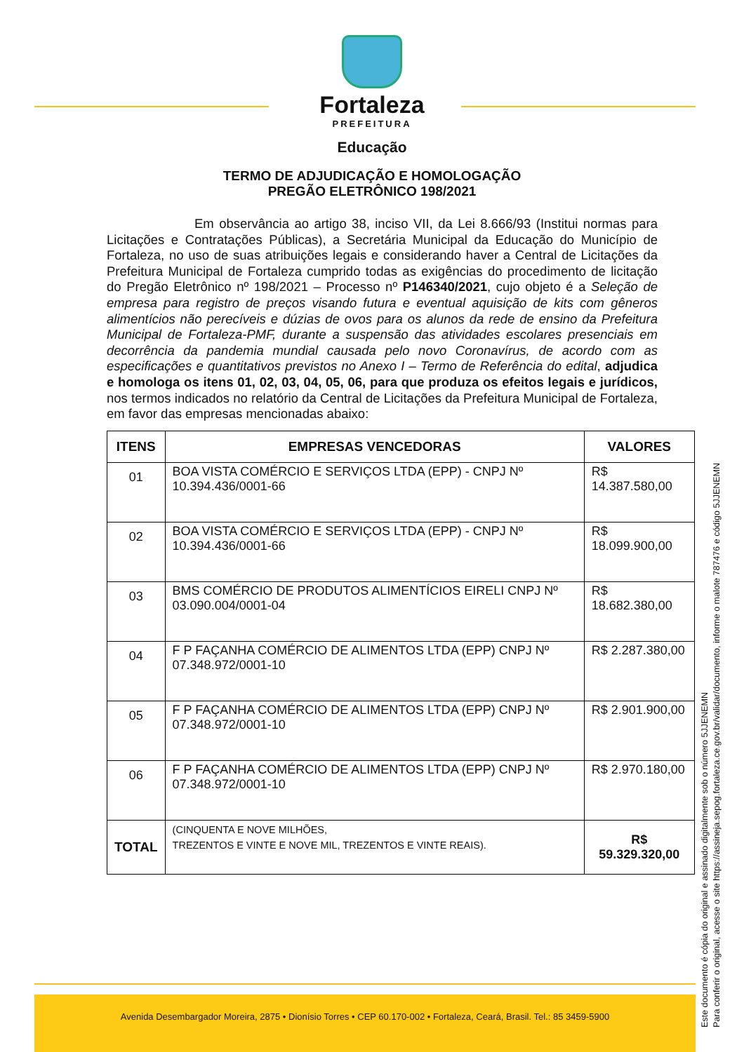Fortaleza
PREFEITURA
Educação
TERMO DE ADJUDICAÇÃO E HOMOLOGAÇÃO
PREGÃO ELETRÔNICO 198/2021
Em observância ao artigo 38, inciso VII, da Lei 8.666/93 (Institui normas para Licitações e Contratações Públicas), a Secretária Municipal da Educação do Município de Fortaleza, no uso de suas atribuições legais e considerando haver a Central de Licitações da Prefeitura Municipal de Fortaleza cumprido todas as exigências do procedimento de licitação do Pregão Eletrônico nº 198/2021 – Processo nº P146340/2021, cujo objeto é a Seleção de empresa para registro de preços visando futura e eventual aquisição de kits com gêneros alimentícios não perecíveis e dúzias de ovos para os alunos da rede de ensino da Prefeitura Municipal de Fortaleza-PMF, durante a suspensão das atividades escolares presenciais em decorrência da pandemia mundial causada pelo novo Coronavírus, de acordo com as especificações e quantitativos previstos no Anexo I – Termo de Referência do edital, adjudica e homologa os itens 01, 02, 03, 04, 05, 06, para que produza os efeitos legais e jurídicos, nos termos indicados no relatório da Central de Licitações da Prefeitura Municipal de Fortaleza, em favor das empresas mencionadas abaixo:
| ITENS | EMPRESAS VENCEDORAS | VALORES |
| --- | --- | --- |
| 01 | BOA VISTA COMÉRCIO E SERVIÇOS LTDA (EPP) - CNPJ Nº 10.394.436/0001-66 | R$ 14.387.580,00 |
| 02 | BOA VISTA COMÉRCIO E SERVIÇOS LTDA (EPP) - CNPJ Nº 10.394.436/0001-66 | R$ 18.099.900,00 |
| 03 | BMS COMÉRCIO DE PRODUTOS ALIMENTÍCIOS EIRELI CNPJ Nº 03.090.004/0001-04 | R$ 18.682.380,00 |
| 04 | F P FAÇANHA COMÉRCIO DE ALIMENTOS LTDA (EPP) CNPJ Nº 07.348.972/0001-10 | R$ 2.287.380,00 |
| 05 | F P FAÇANHA COMÉRCIO DE ALIMENTOS LTDA (EPP) CNPJ Nº 07.348.972/0001-10 | R$ 2.901.900,00 |
| 06 | F P FAÇANHA COMÉRCIO DE ALIMENTOS LTDA (EPP) CNPJ Nº 07.348.972/0001-10 | R$ 2.970.180,00 |
| TOTAL | (CINQUENTA E NOVE MILHÕES, TREZENTOS E VINTE E NOVE MIL, TREZENTOS E VINTE REAIS). | R$ 59.329.320,00 |
Este documento é cópia do original e assinado digitalmente sob o número 5JJENEMN
Para conferir o original, acesse o site https://assineja.sepog.fortaleza.ce.gov.br/validar/documento, informe o malote 787476 e código 5JJENEMN
Avenida Desembargador Moreira, 2875 • Dionísio Torres • CEP 60.170-002 • Fortaleza, Ceará, Brasil. Tel.: 85 3459-5900